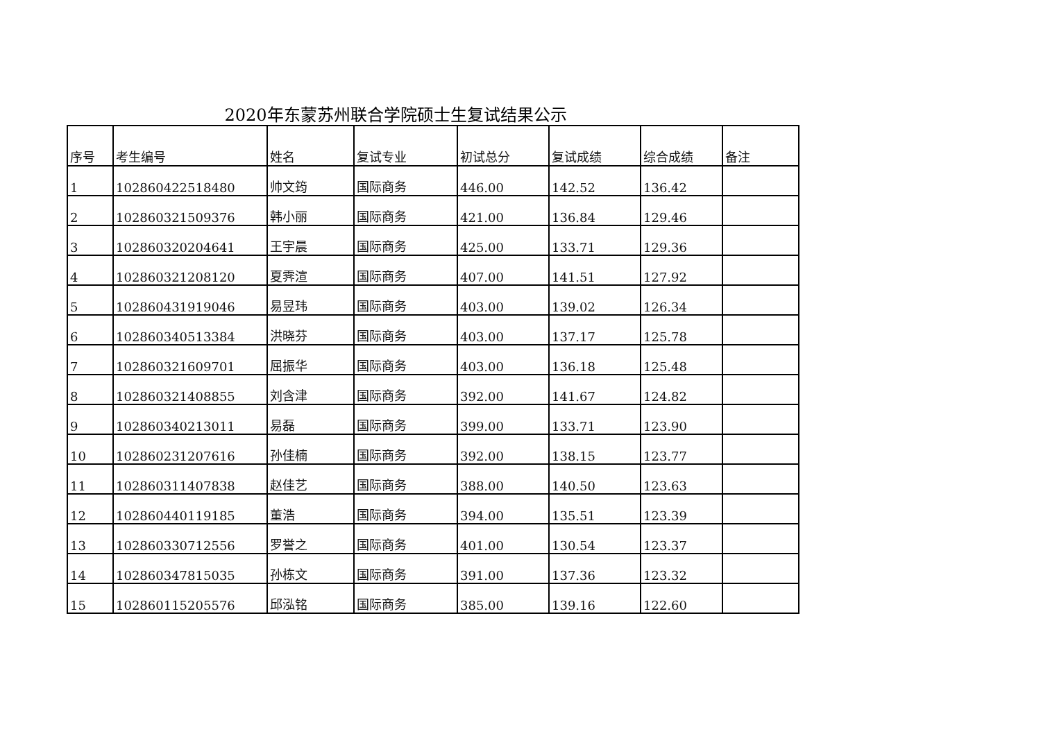2020年东蒙苏州联合学院硕士生复试结果公示
| 序号 | 考生编号 | 姓名 | 复试专业 | 初试总分 | 复试成绩 | 综合成绩 | 备注 |
| --- | --- | --- | --- | --- | --- | --- | --- |
| 1 | 102860422518480 | 帅文筠 | 国际商务 | 446.00 | 142.52 | 136.42 | |
| 2 | 102860321509376 | 韩小丽 | 国际商务 | 421.00 | 136.84 | 129.46 | |
| 3 | 102860320204641 | 王宇晨 | 国际商务 | 425.00 | 133.71 | 129.36 | |
| 4 | 102860321208120 | 夏霁渲 | 国际商务 | 407.00 | 141.51 | 127.92 | |
| 5 | 102860431919046 | 易昱玮 | 国际商务 | 403.00 | 139.02 | 126.34 | |
| 6 | 102860340513384 | 洪晓芬 | 国际商务 | 403.00 | 137.17 | 125.78 | |
| 7 | 102860321609701 | 屈振华 | 国际商务 | 403.00 | 136.18 | 125.48 | |
| 8 | 102860321408855 | 刘含津 | 国际商务 | 392.00 | 141.67 | 124.82 | |
| 9 | 102860340213011 | 易磊 | 国际商务 | 399.00 | 133.71 | 123.90 | |
| 10 | 102860231207616 | 孙佳楠 | 国际商务 | 392.00 | 138.15 | 123.77 | |
| 11 | 102860311407838 | 赵佳艺 | 国际商务 | 388.00 | 140.50 | 123.63 | |
| 12 | 102860440119185 | 董浩 | 国际商务 | 394.00 | 135.51 | 123.39 | |
| 13 | 102860330712556 | 罗誉之 | 国际商务 | 401.00 | 130.54 | 123.37 | |
| 14 | 102860347815035 | 孙栋文 | 国际商务 | 391.00 | 137.36 | 123.32 | |
| 15 | 102860115205576 | 邱泓铭 | 国际商务 | 385.00 | 139.16 | 122.60 | |